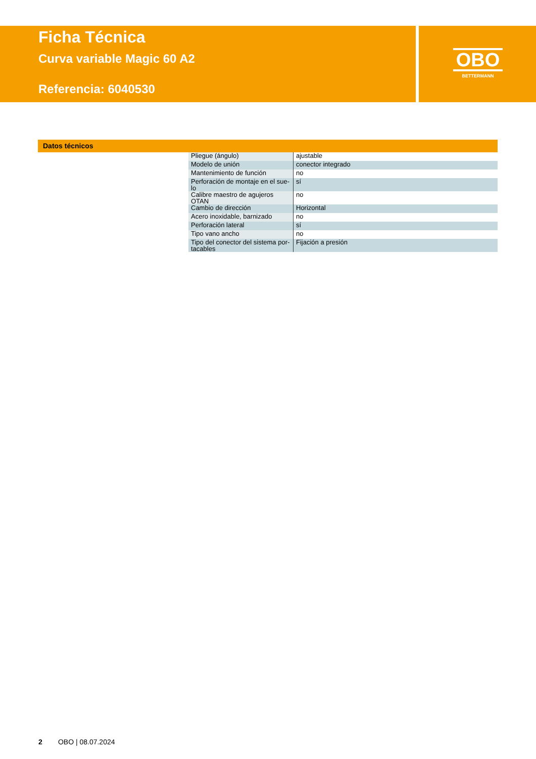Ficha Técnica
Curva variable Magic 60 A2
Referencia: 6040530
OBO
BETTERMANN
Datos técnicos
| Pliegue (ángulo) | ajustable |
| Modelo de unión | conector integrado |
| Mantenimiento de función | no |
| Perforación de montaje en el sue- lo | sí |
| Calibre maestro de agujeros OTAN | no |
| Cambio de dirección | Horizontal |
| Acero inoxidable, barnizado | no |
| Perforación lateral | sí |
| Tipo vano ancho | no |
| Tipo del conector del sistema por- tacables | Fijación a presión |
2 OBO | 08.07.2024